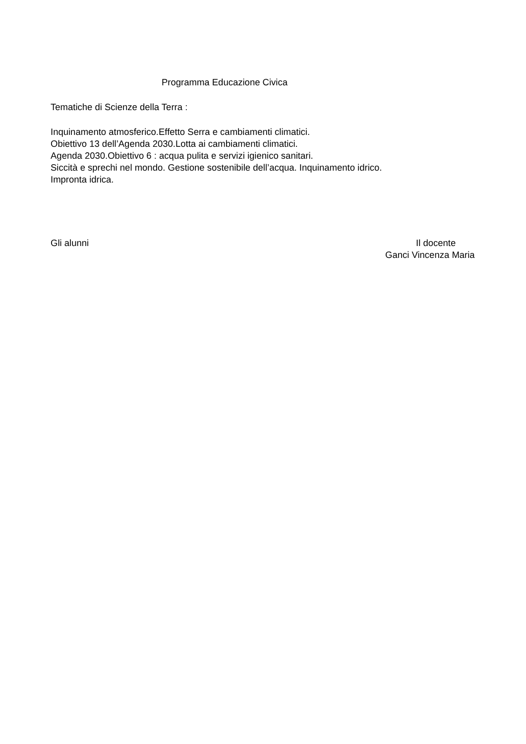Programma Educazione Civica
Tematiche di Scienze della Terra :
Inquinamento atmosferico.Effetto Serra e cambiamenti climatici.
Obiettivo 13 dell’Agenda 2030.Lotta ai cambiamenti climatici.
Agenda 2030.Obiettivo 6 : acqua pulita e servizi igienico sanitari.
Siccità e sprechi nel mondo. Gestione sostenibile dell’acqua. Inquinamento idrico.
Impronta idrica.
Gli alunni Il docente
Ganci Vincenza Maria